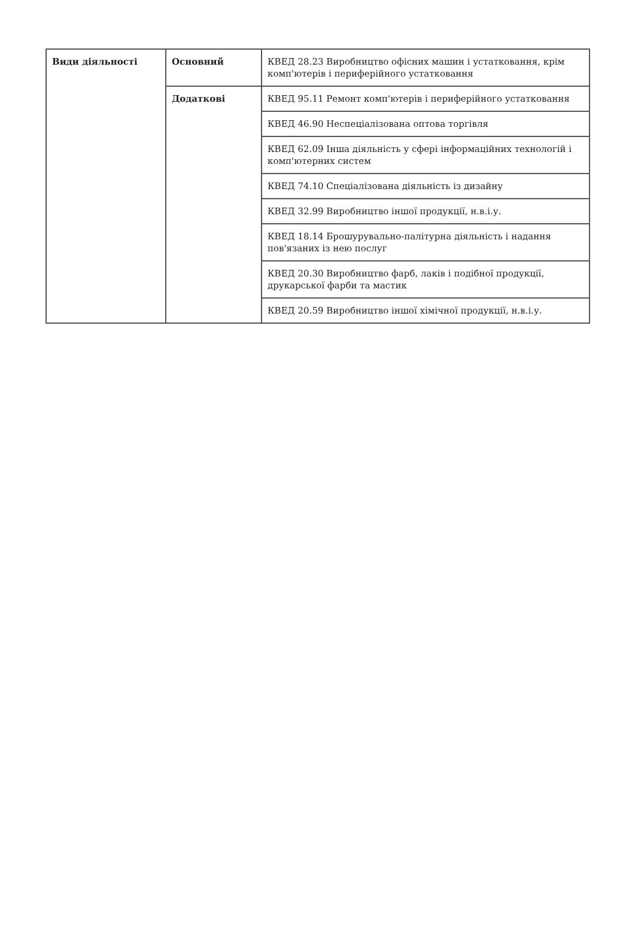| Види діяльності | Основний | КВЕД 28.23 Виробництво офісних машин і устатковання, крім комп'ютерів і периферійного устатковання |
| | Додаткові | КВЕД 95.11 Ремонт комп'ютерів і периферійного устатковання |
| | | КВЕД 46.90 Неспеціалізована оптова торгівля |
| | | КВЕД 62.09 Інша діяльність у сфері інформаційних технологій і комп'ютерних систем |
| | | КВЕД 74.10 Спеціалізована діяльність із дизайну |
| | | КВЕД 32.99 Виробництво іншої продукції, н.в.і.у. |
| | | КВЕД 18.14 Брошурувально-палітурна діяльність і надання пов'язаних із нею послуг |
| | | КВЕД 20.30 Виробництво фарб, лаків і подібної продукції, друкарської фарби та мастик |
| | | КВЕД 20.59 Виробництво іншої хімічної продукції, н.в.і.у. |